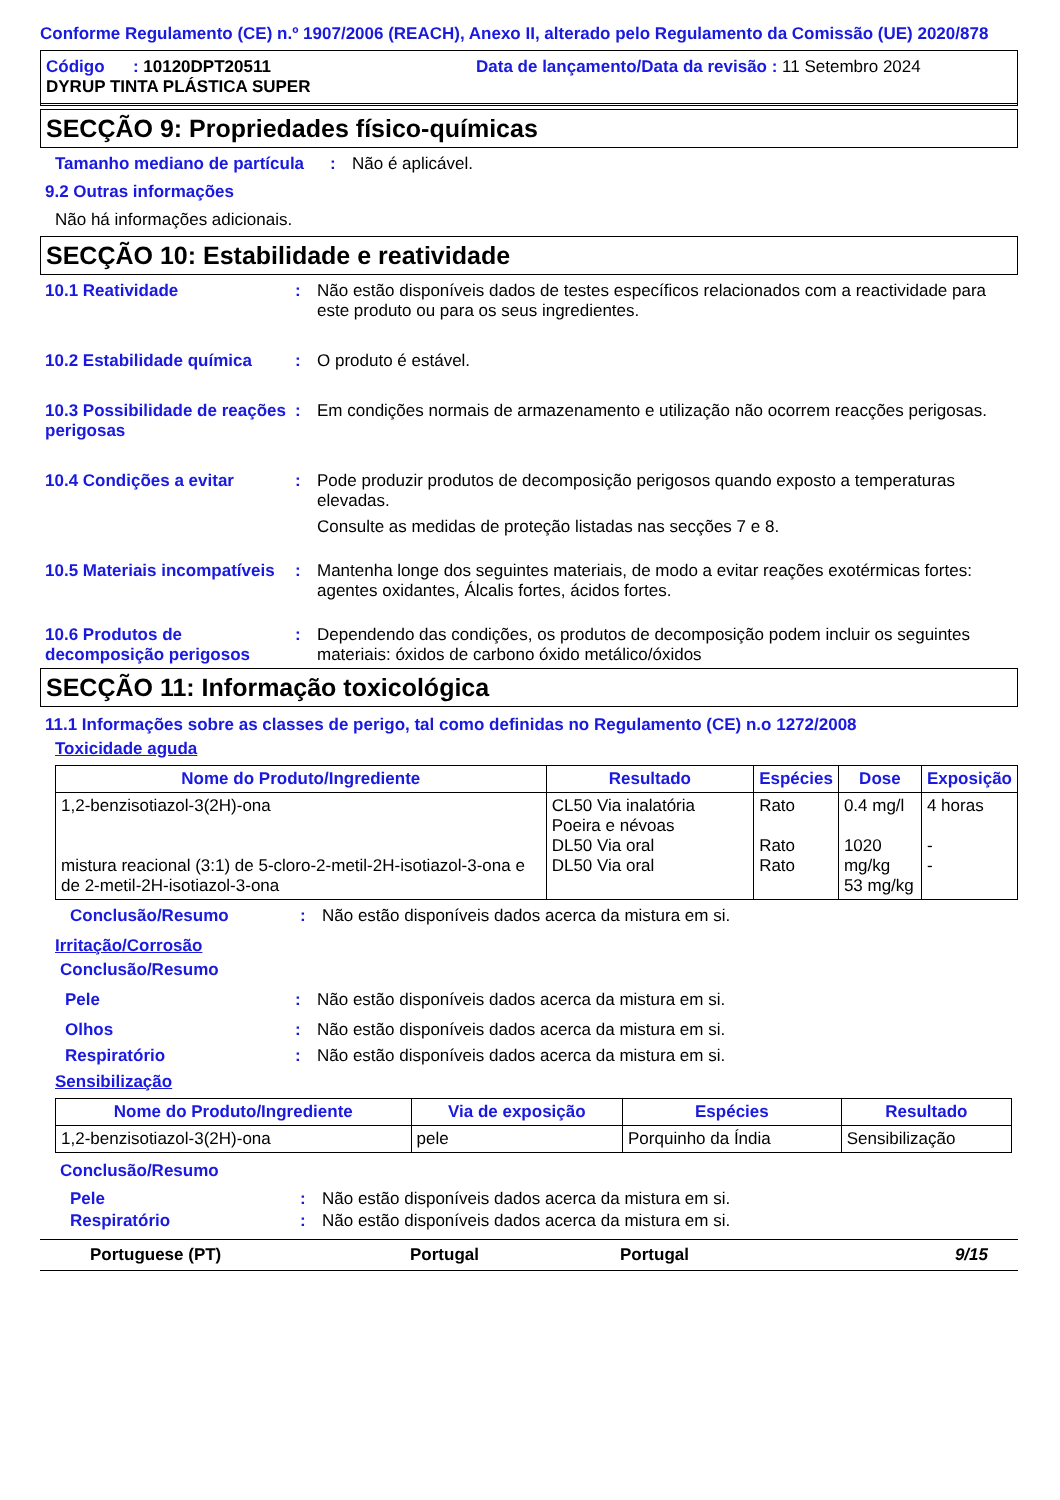Conforme Regulamento (CE) n.º 1907/2006 (REACH), Anexo II, alterado pelo Regulamento da Comissão (UE) 2020/878
Código : 10120DPT20511 Data de lançamento/Data da revisão : 11 Setembro 2024
DYRUP TINTA PLÁSTICA SUPER
SECÇÃO 9: Propriedades físico-químicas
Tamanho mediano de partícula
: Não é aplicável.
9.2 Outras informações
Não há informações adicionais.
SECÇÃO 10: Estabilidade e reatividade
10.1 Reatividade : Não estão disponíveis dados de testes específicos relacionados com a reactividade para este produto ou para os seus ingredientes.
10.2 Estabilidade química
: O produto é estável.
10.3 Possibilidade de reações perigosas
: Em condições normais de armazenamento e utilização não ocorrem reacções perigosas.
10.4 Condições a evitar : Pode produzir produtos de decomposição perigosos quando exposto a temperaturas elevadas.
Consulte as medidas de proteção listadas nas secções 7 e 8.
10.5 Materiais incompatíveis
: Mantenha longe dos seguintes materiais, de modo a evitar reações exotérmicas fortes: agentes oxidantes, Álcalis fortes, ácidos fortes.
10.6 Produtos de decomposição perigosos
: Dependendo das condições, os produtos de decomposição podem incluir os seguintes materiais: óxidos de carbono óxido metálico/óxidos
SECÇÃO 11: Informação toxicológica
11.1 Informações sobre as classes de perigo, tal como definidas no Regulamento (CE) n.o 1272/2008
Toxicidade aguda
| Nome do Produto/Ingrediente | Resultado | Espécies | Dose | Exposição |
| --- | --- | --- | --- | --- |
| 1,2-benzisotiazol-3(2H)-ona mistura reacional (3:1) de 5-cloro-2-metil-2H-isotiazol-3-ona e de 2-metil-2H-isotiazol-3-ona | CL50 Via inalatória Poeira e névoas DL50 Via oral DL50 Via oral | Rato Rato Rato | 0.4 mg/l 1020 mg/kg 53 mg/kg | 4 horas - - |
Conclusão/Resumo : Não estão disponíveis dados acerca da mistura em si.
Irritação/Corrosão
Conclusão/Resumo
Pele : Não estão disponíveis dados acerca da mistura em si.
Olhos : Não estão disponíveis dados acerca da mistura em si.
Respiratório : Não estão disponíveis dados acerca da mistura em si.
Sensibilização
| Nome do Produto/Ingrediente | Via de exposição | Espécies | Resultado |
| --- | --- | --- | --- |
| 1,2-benzisotiazol-3(2H)-ona | pele | Porquinho da Índia | Sensibilização |
Conclusão/Resumo
Pele : Não estão disponíveis dados acerca da mistura em si.
Respiratório : Não estão disponíveis dados acerca da mistura em si.
Portuguese (PT) Portugal Portugal 9/15